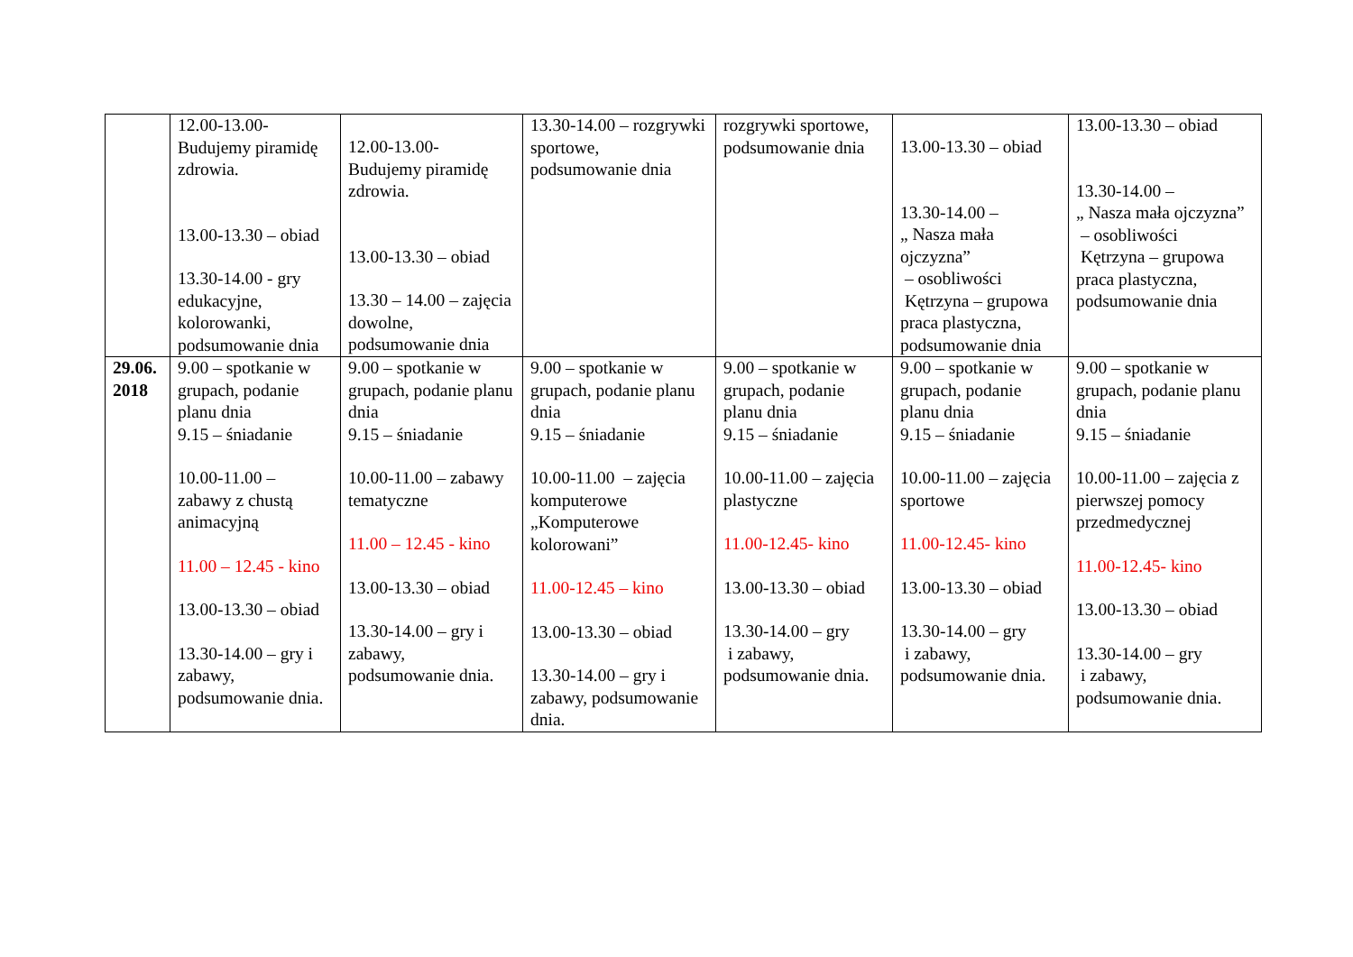| | 12.00-13.00- Budujemy piramidę zdrowia. 13.00-13.30 – obiad 13.30-14.00 - gry edukacyjne, kolorowanki, podsumowanie dnia | 12.00-13.00- Budujemy piramidę zdrowia. 13.00-13.30 – obiad 13.30 – 14.00 – zajęcia dowolne, podsumowanie dnia | 13.30-14.00 – rozgrywki sportowe, podsumowanie dnia | rozgrywki sportowe, podsumowanie dnia | 13.00-13.30 – obiad 13.30-14.00 – „ Nasza mała ojczyzna” – osobliwości Kętrzyna – grupowa praca plastyczna, podsumowanie dnia | 13.00-13.30 – obiad 13.30-14.00 – „ Nasza mała ojczyzna” – osobliwości Kętrzyna – grupowa praca plastyczna, podsumowanie dnia |
| 29.06. 2018 | 9.00 – spotkanie w grupach, podanie planu dnia 9.15 – śniadanie 10.00-11.00 – zabawy z chustą animacyjną 11.00 – 12.45 - kino 13.00-13.30 – obiad 13.30-14.00 – gry i zabawy, podsumowanie dnia. | 9.00 – spotkanie w grupach, podanie planu dnia 9.15 – śniadanie 10.00-11.00 – zabawy tematyczne 11.00 – 12.45 - kino 13.00-13.30 – obiad 13.30-14.00 – gry i zabawy, podsumowanie dnia. | 9.00 – spotkanie w grupach, podanie planu dnia 9.15 – śniadanie 10.00-11.00 – zajęcia komputerowe „Komputerowe kolorowani” 11.00-12.45 – kino 13.00-13.30 – obiad 13.30-14.00 – gry i zabawy, podsumowanie dnia. | 9.00 – spotkanie w grupach, podanie planu dnia 9.15 – śniadanie 10.00-11.00 – zajęcia plastyczne 11.00-12.45- kino 13.00-13.30 – obiad 13.30-14.00 – gry i zabawy, podsumowanie dnia. | 9.00 – spotkanie w grupach, podanie planu dnia 9.15 – śniadanie 10.00-11.00 – zajęcia sportowe 11.00-12.45- kino 13.00-13.30 – obiad 13.30-14.00 – gry i zabawy, podsumowanie dnia. | 9.00 – spotkanie w grupach, podanie planu dnia 9.15 – śniadanie 10.00-11.00 – zajęcia z pierwszej pomocy przedmedycznej 11.00-12.45- kino 13.00-13.30 – obiad 13.30-14.00 – gry i zabawy, podsumowanie dnia. |